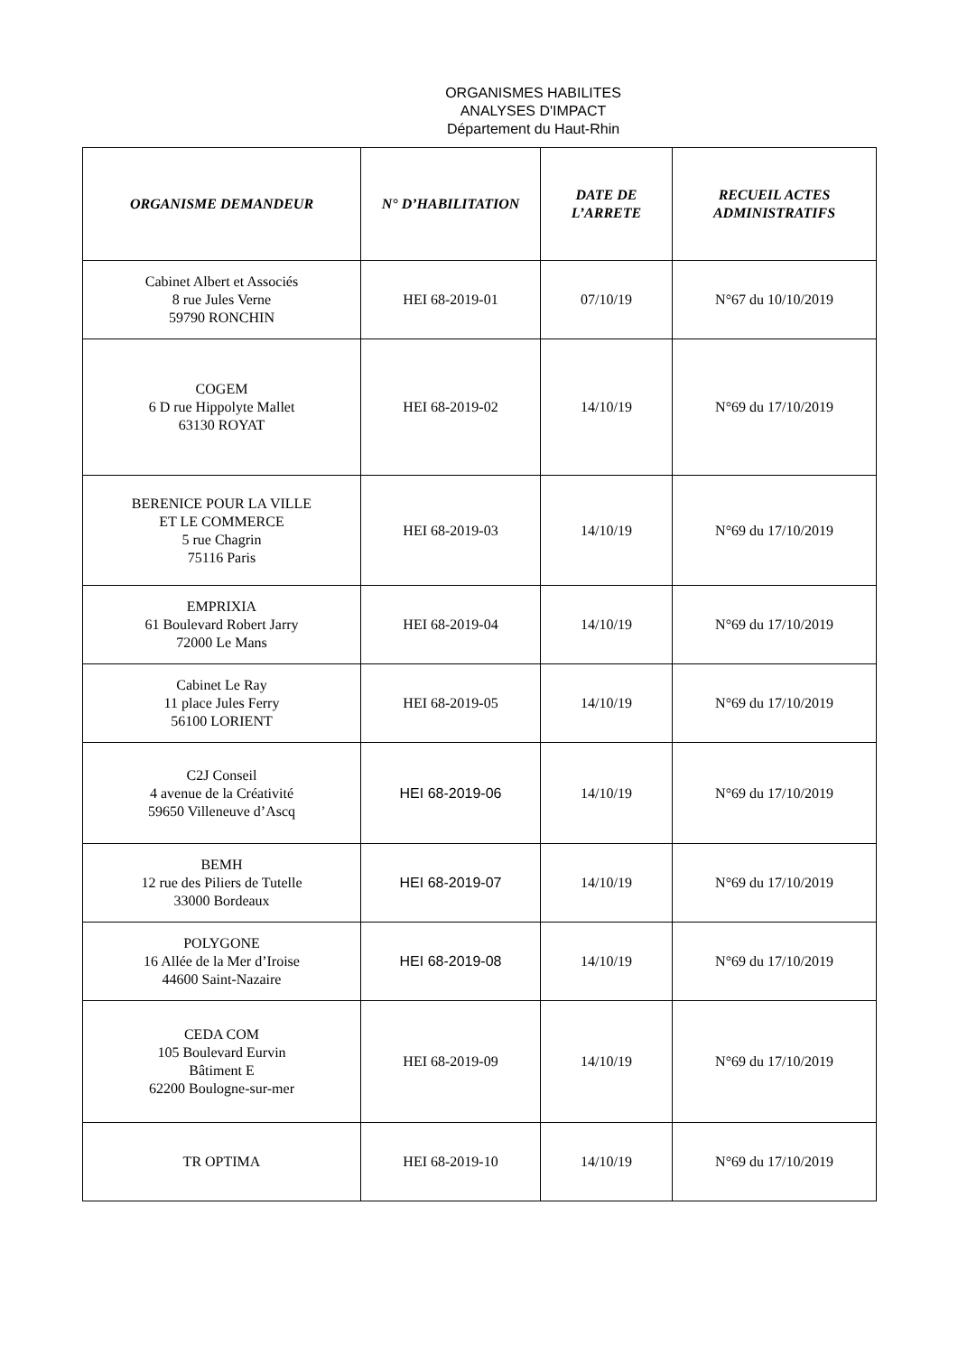ORGANISMES HABILITES
ANALYSES D'IMPACT
Département du Haut-Rhin
| ORGANISME DEMANDEUR | N° D’HABILITATION | DATE DE L’ARRETE | RECUEIL ACTES ADMINISTRATIFS |
| --- | --- | --- | --- |
| Cabinet Albert et Associés 8 rue Jules Verne 59790 RONCHIN | HEI 68-2019-01 | 07/10/19 | N°67 du 10/10/2019 |
| COGEM 6 D rue Hippolyte Mallet 63130 ROYAT | HEI 68-2019-02 | 14/10/19 | N°69 du 17/10/2019 |
| BERENICE POUR LA VILLE ET LE COMMERCE 5 rue Chagrin 75116 Paris | HEI 68-2019-03 | 14/10/19 | N°69 du 17/10/2019 |
| EMPRIXIA 61 Boulevard Robert Jarry 72000 Le Mans | HEI 68-2019-04 | 14/10/19 | N°69 du 17/10/2019 |
| Cabinet Le Ray 11 place Jules Ferry 56100 LORIENT | HEI 68-2019-05 | 14/10/19 | N°69 du 17/10/2019 |
| C2J Conseil 4 avenue de la Créativité 59650 Villeneuve d’Ascq | HEI 68-2019-06 | 14/10/19 | N°69 du 17/10/2019 |
| BEMH 12 rue des Piliers de Tutelle 33000 Bordeaux | HEI 68-2019-07 | 14/10/19 | N°69 du 17/10/2019 |
| POLYGONE 16 Allée de la Mer d’Iroise 44600 Saint-Nazaire | HEI 68-2019-08 | 14/10/19 | N°69 du 17/10/2019 |
| CEDA COM 105 Boulevard Eurvin Bâtiment E 62200 Boulogne-sur-mer | HEI 68-2019-09 | 14/10/19 | N°69 du 17/10/2019 |
| TR OPTIMA | HEI 68-2019-10 | 14/10/19 | N°69 du 17/10/2019 |